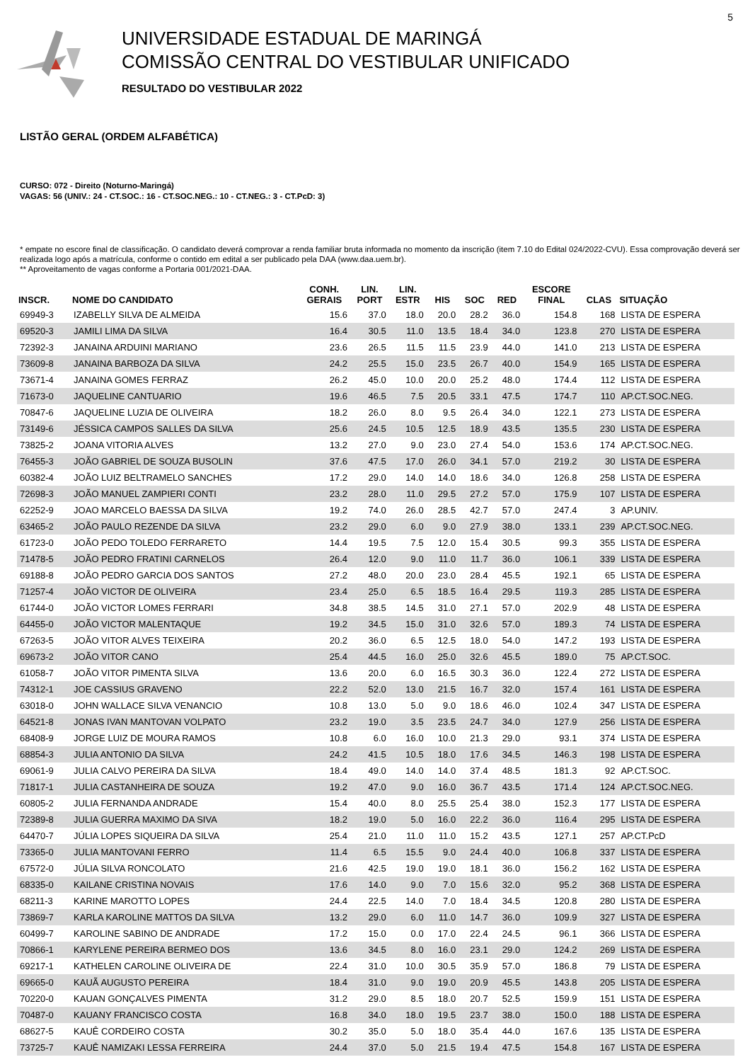5
UNIVERSIDADE ESTADUAL DE MARINGÁ
COMISSÃO CENTRAL DO VESTIBULAR UNIFICADO
RESULTADO DO VESTIBULAR 2022
LISTÃO GERAL (ORDEM ALFABÉTICA)
CURSO: 072 - Direito (Noturno-Maringá)
VAGAS: 56 (UNIV.: 24 - CT.SOC.: 16 - CT.SOC.NEG.: 10 - CT.NEG.: 3 - CT.PcD: 3)
* empate no escore final de classificação. O candidato deverá comprovar a renda familiar bruta informada no momento da inscrição (item 7.10 do Edital 024/2022-CVU). Essa comprovação deverá ser realizada logo após a matrícula, conforme o contido em edital a ser publicado pela DAA (www.daa.uem.br).
** Aproveitamento de vagas conforme a Portaria 001/2021-DAA.
| INSCR. | NOME DO CANDIDATO | CONH. GERAIS | LIN. PORT | LIN. ESTR | HIS | SOC | RED | ESCORE FINAL | CLAS | SITUAÇÃO |
| --- | --- | --- | --- | --- | --- | --- | --- | --- | --- | --- |
| 69949-3 | IZABELLY SILVA DE ALMEIDA | 15.6 | 37.0 | 18.0 | 20.0 | 28.2 | 36.0 | 154.8 | 168 | LISTA DE ESPERA |
| 69520-3 | JAMILI LIMA DA SILVA | 16.4 | 30.5 | 11.0 | 13.5 | 18.4 | 34.0 | 123.8 | 270 | LISTA DE ESPERA |
| 72392-3 | JANAINA ARDUINI MARIANO | 23.6 | 26.5 | 11.5 | 11.5 | 23.9 | 44.0 | 141.0 | 213 | LISTA DE ESPERA |
| 73609-8 | JANAINA BARBOZA DA SILVA | 24.2 | 25.5 | 15.0 | 23.5 | 26.7 | 40.0 | 154.9 | 165 | LISTA DE ESPERA |
| 73671-4 | JANAINA GOMES FERRAZ | 26.2 | 45.0 | 10.0 | 20.0 | 25.2 | 48.0 | 174.4 | 112 | LISTA DE ESPERA |
| 71673-0 | JAQUELINE CANTUARIO | 19.6 | 46.5 | 7.5 | 20.5 | 33.1 | 47.5 | 174.7 | 110 | AP.CT.SOC.NEG. |
| 70847-6 | JAQUELINE LUZIA DE OLIVEIRA | 18.2 | 26.0 | 8.0 | 9.5 | 26.4 | 34.0 | 122.1 | 273 | LISTA DE ESPERA |
| 73149-6 | JÉSSICA CAMPOS SALLES DA SILVA | 25.6 | 24.5 | 10.5 | 12.5 | 18.9 | 43.5 | 135.5 | 230 | LISTA DE ESPERA |
| 73825-2 | JOANA VITORIA ALVES | 13.2 | 27.0 | 9.0 | 23.0 | 27.4 | 54.0 | 153.6 | 174 | AP.CT.SOC.NEG. |
| 76455-3 | JOÃO GABRIEL DE SOUZA BUSOLIN | 37.6 | 47.5 | 17.0 | 26.0 | 34.1 | 57.0 | 219.2 | 30 | LISTA DE ESPERA |
| 60382-4 | JOÃO LUIZ BELTRAMELO SANCHES | 17.2 | 29.0 | 14.0 | 14.0 | 18.6 | 34.0 | 126.8 | 258 | LISTA DE ESPERA |
| 72698-3 | JOÃO MANUEL ZAMPIERI CONTI | 23.2 | 28.0 | 11.0 | 29.5 | 27.2 | 57.0 | 175.9 | 107 | LISTA DE ESPERA |
| 62252-9 | JOAO MARCELO BAESSA DA SILVA | 19.2 | 74.0 | 26.0 | 28.5 | 42.7 | 57.0 | 247.4 | 3 | AP.UNIV. |
| 63465-2 | JOÃO PAULO REZENDE DA SILVA | 23.2 | 29.0 | 6.0 | 9.0 | 27.9 | 38.0 | 133.1 | 239 | AP.CT.SOC.NEG. |
| 61723-0 | JOÃO PEDO TOLEDO FERRARETO | 14.4 | 19.5 | 7.5 | 12.0 | 15.4 | 30.5 | 99.3 | 355 | LISTA DE ESPERA |
| 71478-5 | JOÃO PEDRO FRATINI CARNELOS | 26.4 | 12.0 | 9.0 | 11.0 | 11.7 | 36.0 | 106.1 | 339 | LISTA DE ESPERA |
| 69188-8 | JOÃO PEDRO GARCIA DOS SANTOS | 27.2 | 48.0 | 20.0 | 23.0 | 28.4 | 45.5 | 192.1 | 65 | LISTA DE ESPERA |
| 71257-4 | JOÃO VICTOR DE OLIVEIRA | 23.4 | 25.0 | 6.5 | 18.5 | 16.4 | 29.5 | 119.3 | 285 | LISTA DE ESPERA |
| 61744-0 | JOÃO VICTOR LOMES FERRARI | 34.8 | 38.5 | 14.5 | 31.0 | 27.1 | 57.0 | 202.9 | 48 | LISTA DE ESPERA |
| 64455-0 | JOÃO VICTOR MALENTAQUE | 19.2 | 34.5 | 15.0 | 31.0 | 32.6 | 57.0 | 189.3 | 74 | LISTA DE ESPERA |
| 67263-5 | JOÃO VITOR ALVES TEIXEIRA | 20.2 | 36.0 | 6.5 | 12.5 | 18.0 | 54.0 | 147.2 | 193 | LISTA DE ESPERA |
| 69673-2 | JOÃO VITOR CANO | 25.4 | 44.5 | 16.0 | 25.0 | 32.6 | 45.5 | 189.0 | 75 | AP.CT.SOC. |
| 61058-7 | JOÃO VITOR PIMENTA SILVA | 13.6 | 20.0 | 6.0 | 16.5 | 30.3 | 36.0 | 122.4 | 272 | LISTA DE ESPERA |
| 74312-1 | JOE CASSIUS GRAVENO | 22.2 | 52.0 | 13.0 | 21.5 | 16.7 | 32.0 | 157.4 | 161 | LISTA DE ESPERA |
| 63018-0 | JOHN WALLACE SILVA VENANCIO | 10.8 | 13.0 | 5.0 | 9.0 | 18.6 | 46.0 | 102.4 | 347 | LISTA DE ESPERA |
| 64521-8 | JONAS IVAN MANTOVAN VOLPATO | 23.2 | 19.0 | 3.5 | 23.5 | 24.7 | 34.0 | 127.9 | 256 | LISTA DE ESPERA |
| 68408-9 | JORGE LUIZ DE MOURA RAMOS | 10.8 | 6.0 | 16.0 | 10.0 | 21.3 | 29.0 | 93.1 | 374 | LISTA DE ESPERA |
| 68854-3 | JULIA ANTONIO DA SILVA | 24.2 | 41.5 | 10.5 | 18.0 | 17.6 | 34.5 | 146.3 | 198 | LISTA DE ESPERA |
| 69061-9 | JULIA CALVO PEREIRA DA SILVA | 18.4 | 49.0 | 14.0 | 14.0 | 37.4 | 48.5 | 181.3 | 92 | AP.CT.SOC. |
| 71817-1 | JULIA CASTANHEIRA DE SOUZA | 19.2 | 47.0 | 9.0 | 16.0 | 36.7 | 43.5 | 171.4 | 124 | AP.CT.SOC.NEG. |
| 60805-2 | JULIA FERNANDA ANDRADE | 15.4 | 40.0 | 8.0 | 25.5 | 25.4 | 38.0 | 152.3 | 177 | LISTA DE ESPERA |
| 72389-8 | JULIA GUERRA MAXIMO DA SIVA | 18.2 | 19.0 | 5.0 | 16.0 | 22.2 | 36.0 | 116.4 | 295 | LISTA DE ESPERA |
| 64470-7 | JÚLIA LOPES SIQUEIRA DA SILVA | 25.4 | 21.0 | 11.0 | 11.0 | 15.2 | 43.5 | 127.1 | 257 | AP.CT.PcD |
| 73365-0 | JULIA MANTOVANI FERRO | 11.4 | 6.5 | 15.5 | 9.0 | 24.4 | 40.0 | 106.8 | 337 | LISTA DE ESPERA |
| 67572-0 | JÚLIA SILVA RONCOLATO | 21.6 | 42.5 | 19.0 | 19.0 | 18.1 | 36.0 | 156.2 | 162 | LISTA DE ESPERA |
| 68335-0 | KAILANE CRISTINA NOVAIS | 17.6 | 14.0 | 9.0 | 7.0 | 15.6 | 32.0 | 95.2 | 368 | LISTA DE ESPERA |
| 68211-3 | KARINE MAROTTO LOPES | 24.4 | 22.5 | 14.0 | 7.0 | 18.4 | 34.5 | 120.8 | 280 | LISTA DE ESPERA |
| 73869-7 | KARLA KAROLINE MATTOS DA SILVA | 13.2 | 29.0 | 6.0 | 11.0 | 14.7 | 36.0 | 109.9 | 327 | LISTA DE ESPERA |
| 60499-7 | KAROLINE SABINO DE ANDRADE | 17.2 | 15.0 | 0.0 | 17.0 | 22.4 | 24.5 | 96.1 | 366 | LISTA DE ESPERA |
| 70866-1 | KARYLENE PEREIRA BERMEO DOS | 13.6 | 34.5 | 8.0 | 16.0 | 23.1 | 29.0 | 124.2 | 269 | LISTA DE ESPERA |
| 69217-1 | KATHELEN CAROLINE OLIVEIRA DE | 22.4 | 31.0 | 10.0 | 30.5 | 35.9 | 57.0 | 186.8 | 79 | LISTA DE ESPERA |
| 69665-0 | KAUÃ AUGUSTO PEREIRA | 18.4 | 31.0 | 9.0 | 19.0 | 20.9 | 45.5 | 143.8 | 205 | LISTA DE ESPERA |
| 70220-0 | KAUAN GONÇALVES PIMENTA | 31.2 | 29.0 | 8.5 | 18.0 | 20.7 | 52.5 | 159.9 | 151 | LISTA DE ESPERA |
| 70487-0 | KAUANY FRANCISCO COSTA | 16.8 | 34.0 | 18.0 | 19.5 | 23.7 | 38.0 | 150.0 | 188 | LISTA DE ESPERA |
| 68627-5 | KAUÊ CORDEIRO COSTA | 30.2 | 35.0 | 5.0 | 18.0 | 35.4 | 44.0 | 167.6 | 135 | LISTA DE ESPERA |
| 73725-7 | KAUÊ NAMIZAKI LESSA FERREIRA | 24.4 | 37.0 | 5.0 | 21.5 | 19.4 | 47.5 | 154.8 | 167 | LISTA DE ESPERA |